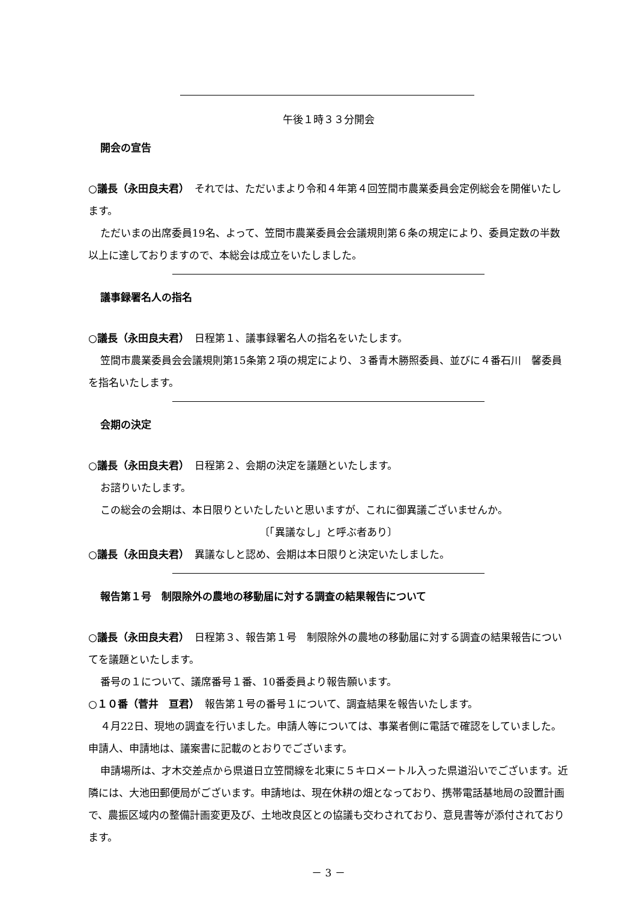午後１時３３分開会
開会の宣告
○議長（永田良夫君）　それでは、ただいまより令和４年第４回笠間市農業委員会定例総会を開催いたします。
ただいまの出席委員19名、よって、笠間市農業委員会会議規則第６条の規定により、委員定数の半数以上に達しておりますので、本総会は成立をいたしました。
議事録署名人の指名
○議長（永田良夫君）　日程第１、議事録署名人の指名をいたします。
笠間市農業委員会会議規則第15条第２項の規定により、３番青木勝照委員、並びに４番石川　馨委員を指名いたします。
会期の決定
○議長（永田良夫君）　日程第２、会期の決定を議題といたします。
お諮りいたします。
この総会の会期は、本日限りといたしたいと思いますが、これに御異議ございませんか。
〔「異議なし」と呼ぶ者あり〕
○議長（永田良夫君）　異議なしと認め、会期は本日限りと決定いたしました。
報告第１号　制限除外の農地の移動届に対する調査の結果報告について
○議長（永田良夫君）　日程第３、報告第１号　制限除外の農地の移動届に対する調査の結果報告についてを議題といたします。
番号の１について、議席番号１番、10番委員より報告願います。
○１０番（菅井　亘君）　報告第１号の番号１について、調査結果を報告いたします。
４月22日、現地の調査を行いました。申請人等については、事業者側に電話で確認をしていました。申請人、申請地は、議案書に記載のとおりでございます。
申請場所は、才木交差点から県道日立笠間線を北東に５キロメートル入った県道沿いでございます。近隣には、大池田郵便局がございます。申請地は、現在休耕の畑となっており、携帯電話基地局の設置計画で、農振区域内の整備計画変更及び、土地改良区との協議も交わされており、意見書等が添付されております。
－ 3 －